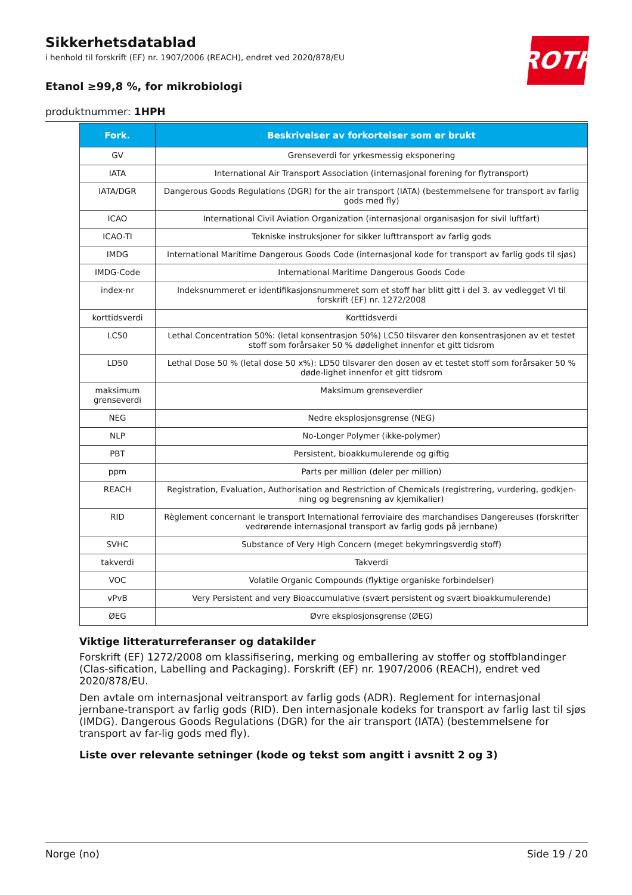Sikkerhetsdatablad
i henhold til forskrift (EF) nr. 1907/2006 (REACH), endret ved 2020/878/EU
Etanol ≥99,8 %, for mikrobiologi
produktnummer: 1HPH
ROTH
| Fork. | Beskrivelser av forkortelser som er brukt |
| --- | --- |
| GV | Grenseverdi for yrkesmessig eksponering |
| IATA | International Air Transport Association (internasjonal forening for flytransport) |
| IATA/DGR | Dangerous Goods Regulations (DGR) for the air transport (IATA) (bestemmelsene for transport av farlig gods med fly) |
| ICAO | International Civil Aviation Organization (internasjonal organisasjon for sivil luftfart) |
| ICAO-TI | Tekniske instruksjoner for sikker lufttransport av farlig gods |
| IMDG | International Maritime Dangerous Goods Code (internasjonal kode for transport av farlig gods til sjøs) |
| IMDG-Code | International Maritime Dangerous Goods Code |
| index-nr | Indeksnummeret er identifikasjonsnummeret som et stoff har blitt gitt i del 3. av vedlegget VI til forskrift (EF) nr. 1272/2008 |
| korttidsverdi | Korttidsverdi |
| LC50 | Lethal Concentration 50%: (letal konsentrasjon 50%) LC50 tilsvarer den konsentrasjonen av et testet stoff som forårsaker 50 % dødelighet innenfor et gitt tidsrom |
| LD50 | Lethal Dose 50 % (letal dose 50 x%): LD50 tilsvarer den dosen av et testet stoff som forårsaker 50 % døde-lighet innenfor et gitt tidsrom |
| maksimum grenseverdi | Maksimum grenseverdier |
| NEG | Nedre eksplosjonsgrense (NEG) |
| NLP | No-Longer Polymer (ikke-polymer) |
| PBT | Persistent, bioakkumulerende og giftig |
| ppm | Parts per million (deler per million) |
| REACH | Registration, Evaluation, Authorisation and Restriction of Chemicals (registrering, vurdering, godkjen-ning og begrensning av kjemikalier) |
| RID | Règlement concernant le transport International ferroviaire des marchandises Dangereuses (forskrifter vedrørende internasjonal transport av farlig gods på jernbane) |
| SVHC | Substance of Very High Concern (meget bekymringsverdig stoff) |
| takverdi | Takverdi |
| VOC | Volatile Organic Compounds (flyktige organiske forbindelser) |
| vPvB | Very Persistent and very Bioaccumulative (svært persistent og svært bioakkumulerende) |
| ØEG | Øvre eksplosjonsgrense (ØEG) |
Viktige litteraturreferanser og datakilder
Forskrift (EF) 1272/2008 om klassifisering, merking og emballering av stoffer og stoffblandinger (Clas-sification, Labelling and Packaging). Forskrift (EF) nr. 1907/2006 (REACH), endret ved 2020/878/EU.
Den avtale om internasjonal veitransport av farlig gods (ADR). Reglement for internasjonal jernbane-transport av farlig gods (RID). Den internasjonale kodeks for transport av farlig last til sjøs (IMDG). Dangerous Goods Regulations (DGR) for the air transport (IATA) (bestemmelsene for transport av far-lig gods med fly).
Liste over relevante setninger (kode og tekst som angitt i avsnitt 2 og 3)
Norge (no) Side 19 / 20